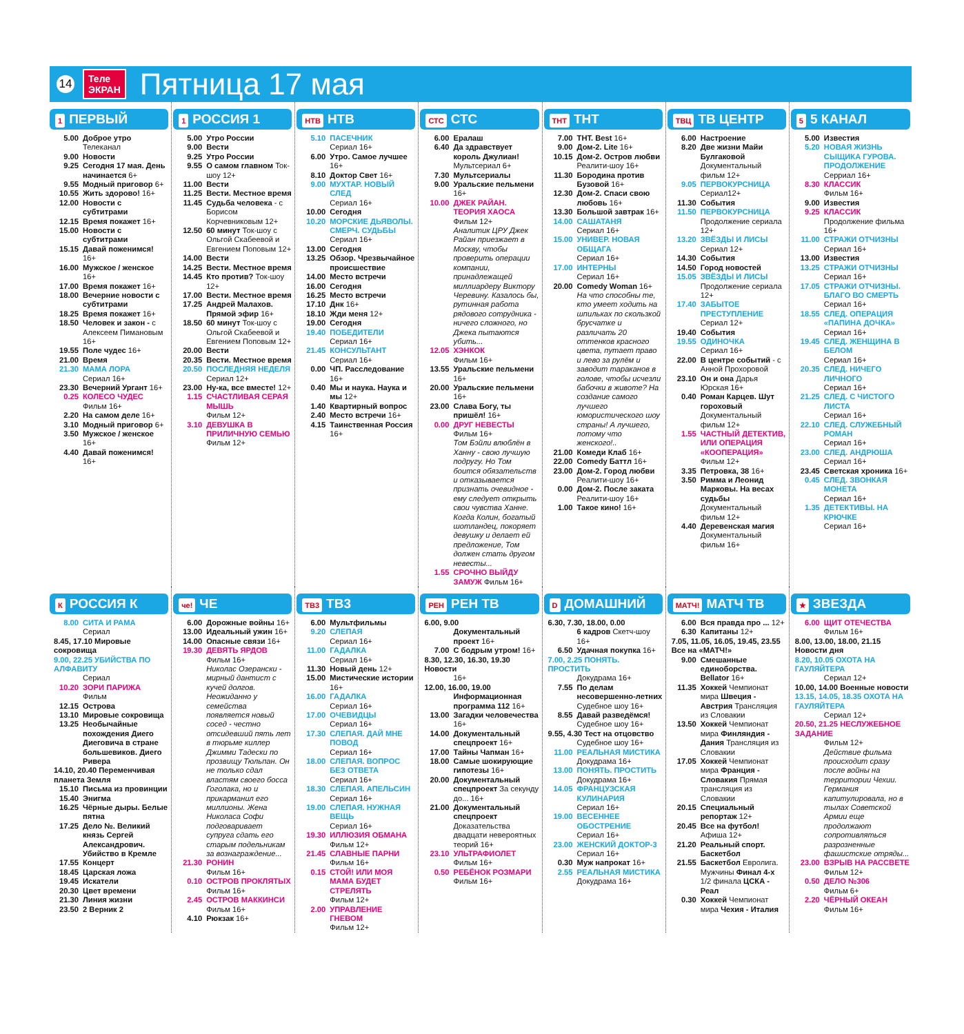14
Теле
ЭКРАН
Пятница 17 мая
1 ПЕРВЫЙ
5.00 Доброе утро
Телеканал
9.00 Новости
9.25 Сегодня 17 мая. День начинается 6+
9.55 Модный приговор 6+
10.55 Жить здорово! 16+
12.00 Новости с субтитрами
12.15 Время покажет 16+
15.00 Новости с субтитрами
15.15 Давай поженимся! 16+
16.00 Мужское / женское 16+
17.00 Время покажет 16+
18.00 Вечерние новости с субтитрами
18.25 Время покажет 16+
18.50 Человек и закон - с Алексеем Пимановым 16+
19.55 Поле чудес 16+
21.00 Время
21.30 МАМА ЛОРА
Сериал 16+
23.30 Вечерний Ургант 16+
0.25 КОЛЕСО ЧУДЕС
Фильм 16+
2.20 На самом деле 16+
3.10 Модный приговор 6+
3.50 Мужское / женское 16+
4.40 Давай поженимся! 16+
1 РОССИЯ 1
5.00 Утро России
9.00 Вести
9.25 Утро России
9.55 О самом главном Ток-шоу 12+
11.00 Вести
11.25 Вести. Местное время
11.45 Судьба человека - с Борисом Корчевниковым 12+
12.50 60 минут Ток-шоу с Ольгой Скабеевой и Евгением Поповым 12+
14.00 Вести
14.25 Вести. Местное время
14.45 Кто против? Ток-шоу 12+
17.00 Вести. Местное время
17.25 Андрей Малахов. Прямой эфир 16+
18.50 60 минут Ток-шоу с Ольгой Скабеевой и Евгением Поповым 12+
20.00 Вести
20.35 Вести. Местное время
20.50 ПОСЛЕДНЯЯ НЕДЕЛЯ
Сериал 12+
23.00 Ну-ка, все вместе! 12+
1.15 СЧАСТЛИВАЯ СЕРАЯ МЫШЬ
Фильм 12+
3.10 ДЕВУШКА В ПРИЛИЧНУЮ СЕМЬЮ
Фильм 12+
НТВ НТВ
5.10 ПАСЕЧНИК
Сериал 16+
6.00 Утро. Самое лучшее 16+
8.10 Доктор Свет 16+
9.00 МУХТАР. НОВЫЙ СЛЕД
Сериал 16+
10.00 Сегодня
10.20 МОРСКИЕ ДЬЯВОЛЫ. СМЕРЧ. СУДЬБЫ
Сериал 16+
13.00 Сегодня
13.25 Обзор. Чрезвычайное происшествие
14.00 Место встречи
16.00 Сегодня
16.25 Место встречи
17.10 Днк 16+
18.10 Жди меня 12+
19.00 Сегодня
19.40 ПОБЕДИТЕЛИ
Сериал 16+
21.45 КОНСУЛЬТАНТ
Сериал 16+
0.00 ЧП. Расследование 16+
0.40 Мы и наука. Наука и мы 12+
1.40 Квартирный вопрос
2.40 Место встречи 16+
4.15 Таинственная Россия 16+
СТС СТС
6.00 Ералаш
6.40 Да здравствует король Джулиан! Мультсериал 6+
7.30 Мультсериалы
9.00 Уральские пельмени 16+
10.00 ДЖЕК РАЙАН. ТЕОРИЯ ХАОСА
Фильм 12+
Аналитик ЦРУ Джек Райан приезжает в Москву, чтобы проверить операции компании, принадлежащей миллиардеру Виктору Черевину. Казалось бы, рутинная работа рядового сотрудника - ничего сложного, но Джека пытаются убить...
12.05 ХЭНКОК
Фильм 16+
13.55 Уральские пельмени 16+
20.00 Уральские пельмени 16+
23.00 Слава Богу, ты пришёл! 16+
0.00 ДРУГ НЕВЕСТЫ
Фильм 16+
Том Бэйли влюблён в Ханну - свою лучшую подругу. Но Том боится обязательств и отказывается признать очевидное - ему следует открыть свои чувства Ханне. Когда Колин, богатый шотландец, покоряет девушку и делает ей предложение, Том должен стать другом невесты...
1.55 СРОЧНО ВЫЙДУ ЗАМУЖ Фильм 16+
ТНТ ТНТ
7.00 ТНТ. Best 16+
9.00 Дом-2. Lite 16+
10.15 Дом-2. Остров любви Реалити-шоу 16+
11.30 Бородина против Бузовой 16+
12.30 Дом-2. Спаси свою любовь 16+
13.30 Большой завтрак 16+
14.00 САШАТАНЯ
Сериал 16+
15.00 УНИВЕР. НОВАЯ ОБЩАГА
Сериал 16+
17.00 ИНТЕРНЫ
Сериал 16+
20.00 Comedy Woman 16+
На что способны те, кто умеет ходить на шпильках по скользкой брусчатке и различать 20 оттенков красного цвета, путает право и лево за рулём и заводит тараканов в голове, чтобы исчезли бабочки в животе? На создание самого лучшего юмористического шоу страны! А лучшего, потому что женского!..
21.00 Комеди Клаб 16+
22.00 Comedy Баттл 16+
23.00 Дом-2. Город любви Реалити-шоу 16+
0.00 Дом-2. После заката Реалити-шоу 16+
1.00 Такое кино! 16+
ТВЦ ТВ ЦЕНТР
6.00 Настроение
8.20 Две жизни Майи Булгаковой Документальный фильм 12+
9.05 ПЕРВОКУРСНИЦА
Сериал12+
11.30 События
11.50 ПЕРВОКУРСНИЦА
Продолжение сериала 12+
13.20 ЗВЁЗДЫ И ЛИСЫ
Сериал 12+
14.30 События
14.50 Город новостей
15.05 ЗВЁЗДЫ И ЛИСЫ
Продолжение сериала 12+
17.40 ЗАБЫТОЕ ПРЕСТУПЛЕНИЕ
Сериал 12+
19.40 События
19.55 ОДИНОЧКА
Сериал 16+
22.00 В центре событий - с Анной Прохоровой
23.10 Он и она Дарья Юрская 16+
0.40 Роман Карцев. Шут гороховый Документальный фильм 12+
1.55 ЧАСТНЫЙ ДЕТЕКТИВ, ИЛИ ОПЕРАЦИЯ «КООПЕРАЦИЯ»
Фильм 12+
3.35 Петровка, 38 16+
3.50 Римма и Леонид Марковы. На весах судьбы Документальный фильм 12+
4.40 Деревенская магия Документальный фильм 16+
5 5 КАНАЛ
5.00 Известия
5.20 НОВАЯ ЖИЗНЬ СЫЩИКА ГУРОВА. ПРОДОЛЖЕНИЕ
Серриал 16+
8.30 КЛАССИК
Фильм 16+
9.00 Известия
9.25 КЛАССИК
Продолжение фильма 16+
11.00 СТРАЖИ ОТЧИЗНЫ
Сериал 16+
13.00 Известия
13.25 СТРАЖИ ОТЧИЗНЫ
Сериал 16+
17.05 СТРАЖИ ОТЧИЗНЫ. БЛАГО ВО СМЕРТЬ
Сериал 16+
18.55 СЛЕД. ОПЕРАЦИЯ «ПАПИНА ДОЧКА»
Сериал 16+
19.45 СЛЕД. ЖЕНЩИНА В БЕЛОМ
Сериал 16+
20.35 СЛЕД. НИЧЕГО ЛИЧНОГО
Сериал 16+
21.25 СЛЕД. С ЧИСТОГО ЛИСТА
Сериал 16+
22.10 СЛЕД. СЛУЖЕБНЫЙ РОМАН
Сериал 16+
23.00 СЛЕД. АНДРЮША
Сериал 16+
23.45 Светская хроника 16+
0.45 СЛЕД. ЗВОНКАЯ МОНЕТА
Сериал 16+
1.35 ДЕТЕКТИВЫ. НА КРЮЧКЕ
Сериал 16+
К РОССИЯ К
8.00 СИТА И РАМА
Сериал
8.45, 17.10 Мировые сокровища
9.00, 22.25 УБИЙСТВА ПО АЛФАВИТУ
Сериал
10.20 ЗОРИ ПАРИЖА
Фильм
12.15 Острова
13.10 Мировые сокровища
13.25 Необычайные похождения Диего Диеговича в стране большевиков. Диего Ривера
14.10, 20.40 Переменчивая планета Земля
15.10 Письма из провинции
15.40 Энигма
16.25 Чёрные дыры. Белые пятна
17.25 Дело №. Великий князь Сергей Александрович. Убийство в Кремле
17.55 Концерт
18.45 Царская ложа
19.45 Искатели
20.30 Цвет времени
21.30 Линия жизни
23.50 2 Верник 2
че! ЧЕ
6.00 Дорожные войны 16+
13.00 Идеальный ужин 16+
14.00 Опасные связи 16+
19.30 ДЕВЯТЬ ЯРДОВ
Фильм 16+
Николас Озерански - мирный дантист с кучей долгов. Неожиданно у семейства появляется новый сосед - честно отсидевший пять лет в тюрьме киллер Джимми Тадески по прозвищу Тюльпан. Он не только сдал властям своего босса Гоголака, но и прикарманил его миллионы. Жена Николаса Софи подговаривает супруга сдать его старым подельникам за вознаграждение...
21.30 РОНИН
Фильм 16+
0.10 ОСТРОВ ПРОКЛЯТЫХ
Фильм 16+
2.45 ОСТРОВ МАККИНСИ
Фильм 16+
4.10 Рюкзак 16+
ТВ3 ТВ3
6.00 Мультфильмы
9.20 СЛЕПАЯ
Сериал 16+
11.00 ГАДАЛКА
Сериал 16+
11.30 Новый день 12+
15.00 Мистические истории 16+
16.00 ГАДАЛКА
Сериал 16+
17.00 ОЧЕВИДЦЫ
Сериал 16+
17.30 СЛЕПАЯ. ДАЙ МНЕ ПОВОД
Сериал 16+
18.00 СЛЕПАЯ. ВОПРОС БЕЗ ОТВЕТА
Сериал 16+
18.30 СЛЕПАЯ. АПЕЛЬСИН
Сериал 16+
19.00 СЛЕПАЯ. НУЖНАЯ ВЕЩЬ
Сериал 16+
19.30 ИЛЛЮЗИЯ ОБМАНА
Фильм 12+
21.45 СЛАВНЫЕ ПАРНИ
Фильм 16+
0.15 СТОЙ! ИЛИ МОЯ МАМА БУДЕТ СТРЕЛЯТЬ
Фильм 12+
2.00 УПРАВЛЕНИЕ ГНЕВОМ
Фильм 12+
РЕН РЕН ТВ
6.00, 9.00
Документальный проект 16+
7.00 С бодрым утром! 16+
8.30, 12.30, 16.30, 19.30 Новости
16+
12.00, 16.00, 19.00
Информационная программа 112 16+
13.00 Загадки человечества 16+
14.00 Документальный спецпроект 16+
17.00 Тайны Чапман 16+
18.00 Самые шокирующие гипотезы 16+
20.00 Документальный спецпроект За секунду до... 16+
21.00 Документальный спецпроект Доказательства двадцати невероятных теорий 16+
23.10 УЛЬТРАФИОЛЕТ
Фильм 16+
0.50 РЕБЁНОК РОЗМАРИ
Фильм 16+
D ДОМАШНИЙ
6.30, 7.30, 18.00, 0.00
6 кадров Скетч-шоу 16+
6.50 Удачная покупка 16+
7.00, 2.25 ПОНЯТЬ. ПРОСТИТЬ
Докудрама 16+
7.55 По делам несовершенно-летних Судебное шоу 16+
8.55 Давай разведёмся! Судебное шоу 16+
9.55, 4.30 Тест на отцовство
Судебное шоу 16+
11.00 РЕАЛЬНАЯ МИСТИКА
Докудрама 16+
13.00 ПОНЯТЬ. ПРОСТИТЬ
Докудрама 16+
14.05 ФРАНЦУЗСКАЯ КУЛИНАРИЯ
Сериал 16+
19.00 ВЕСЕННЕЕ ОБОСТРЕНИЕ
Сериал 16+
23.00 ЖЕНСКИЙ ДОКТОР-3
Сериал 16+
0.30 Муж напрокат 16+
2.55 РЕАЛЬНАЯ МИСТИКА
Докудрама 16+
МАТЧ! МАТЧ ТВ
6.00 Вся правда про ... 12+
6.30 Капитаны 12+
7.05, 11.05, 16.05, 19.45, 23.55 Все на «МАТЧ!»
9.00 Смешанные единоборства. Bellator 16+
11.35 Хоккей Чемпионат мира Швеция - Австрия Трансляция из Словакии
13.50 Хоккей Чемпионат мира Финляндия - Дания Трансляция из Словакии
17.05 Хоккей Чемпионат мира Франция - Словакия Прямая трансляция из Словакии
20.15 Специальный репортаж 12+
20.45 Все на футбол! Афиша 12+
21.20 Реальный спорт. Баскетбол
21.55 Баскетбол Евролига. Мужчины Финал 4-х 1/2 финала ЦСКА - Реал
0.30 Хоккей Чемпионат мира Чехия - Италия
★ ЗВЕЗДА
6.00 ЩИТ ОТЕЧЕСТВА
Фильм 16+
8.00, 13.00, 18.00, 21.15 Новости дня
8.20, 10.05 ОХОТА НА ГАУЛЯЙТЕРА
Сериал 12+
10.00, 14.00 Военные новости
13.15, 14.05, 18.35 ОХОТА НА ГАУЛЯЙТЕРА
Сериал 12+
20.50, 21.25 НЕСЛУЖЕБНОЕ ЗАДАНИЕ
Фильм 12+
Действие фильма происходит сразу после войны на территории Чехии. Германия капитулировала, но в тылах Советской Армии еще продолжают сопротивляться разрозненные фашистские отряды...
23.00 ВЗРЫВ НА РАССВЕТЕ
Фильм 12+
0.50 ДЕЛО №306
Фильм 6+
2.20 ЧЁРНЫЙ ОКЕАН
Фильм 16+